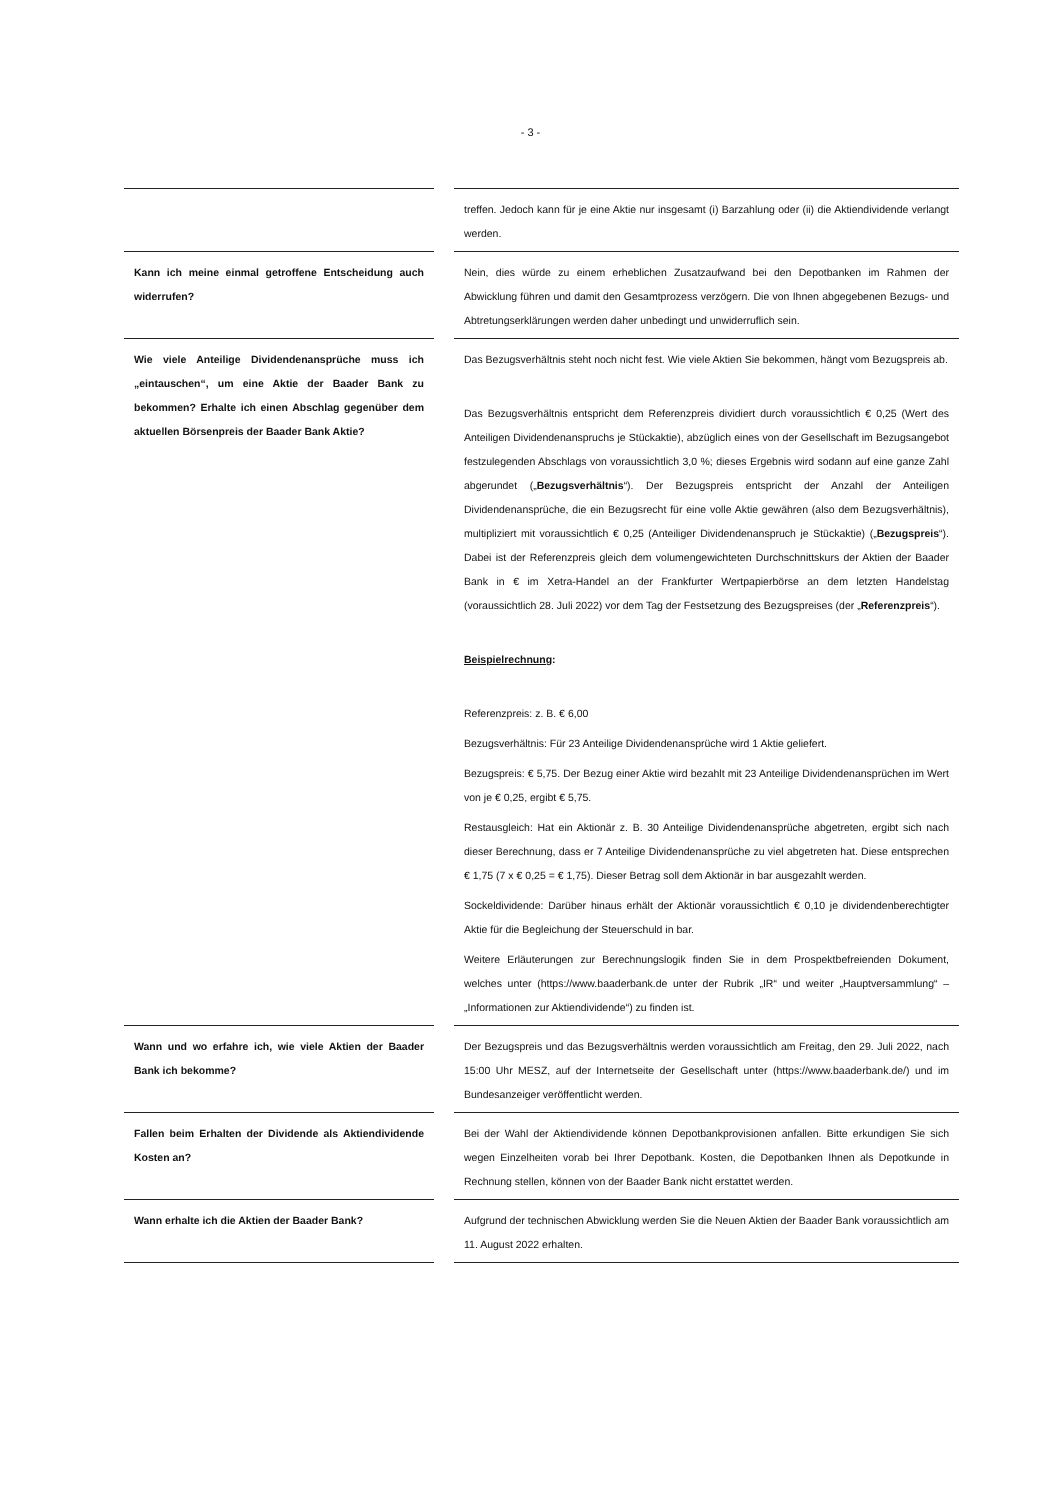- 3 -
| | | treffen. Jedoch kann für je eine Aktie nur insgesamt (i) Barzahlung oder (ii) die Aktiendividende verlangt werden. |
| Kann ich meine einmal getroffene Entscheidung auch widerrufen? | | Nein, dies würde zu einem erheblichen Zusatzaufwand bei den Depotbanken im Rahmen der Abwicklung führen und damit den Gesamtprozess verzögern. Die von Ihnen abgegebenen Bezugs- und Abtretungserklärungen werden daher unbedingt und unwiderruflich sein. |
| Wie viele Anteilige Dividendenansprüche muss ich „eintauschen“, um eine Aktie der Baader Bank zu bekommen? Erhalte ich einen Abschlag gegenüber dem aktuellen Börsenpreis der Baader Bank Aktie? | | Das Bezugsverhältnis steht noch nicht fest. Wie viele Aktien Sie bekommen, hängt vom Bezugspreis ab. Das Bezugsverhältnis entspricht dem Referenzpreis dividiert durch voraussichtlich € 0,25 (Wert des Anteiligen Dividendenanspruchs je Stückaktie), abzüglich eines von der Gesellschaft im Bezugsangebot festzulegenden Abschlags von voraussichtlich 3,0 %; dieses Ergebnis wird sodann auf eine ganze Zahl abgerundet („ Bezugsverhältnis “). Der Bezugspreis entspricht der Anzahl der Anteiligen Dividendenansprüche, die ein Bezugsrecht für eine volle Aktie gewähren (also dem Bezugsverhältnis), multipliziert mit voraussichtlich € 0,25 (Anteiliger Dividendenanspruch je Stückaktie) („ Bezugspreis “). Dabei ist der Referenzpreis gleich dem volumengewichteten Durchschnittskurs der Aktien der Baader Bank in € im Xetra-Handel an der Frankfurter Wertpapierbörse an dem letzten Handelstag (voraussichtlich 28. Juli 2022) vor dem Tag der Festsetzung des Bezugspreises (der „ Referenzpreis “). Beispielrechnung : Referenzpreis: z. B. € 6,00 Bezugsverhältnis: Für 23 Anteilige Dividendenansprüche wird 1 Aktie geliefert. Bezugspreis: € 5,75. Der Bezug einer Aktie wird bezahlt mit 23 Anteilige Dividendenansprüchen im Wert von je € 0,25, ergibt € 5,75. Restausgleich: Hat ein Aktionär z. B. 30 Anteilige Dividendenansprüche abgetreten, ergibt sich nach dieser Berechnung, dass er 7 Anteilige Dividendenansprüche zu viel abgetreten hat. Diese entsprechen € 1,75 (7 x € 0,25 = € 1,75). Dieser Betrag soll dem Aktionär in bar ausgezahlt werden. Sockeldividende: Darüber hinaus erhält der Aktionär voraussichtlich € 0,10 je dividendenberechtigter Aktie für die Begleichung der Steuerschuld in bar. Weitere Erläuterungen zur Berechnungslogik finden Sie in dem Prospektbefreienden Dokument, welches unter (https://www.baaderbank.de unter der Rubrik „IR“ und weiter „Hauptversammlung“ – „Informationen zur Aktiendividende“) zu finden ist. |
| Wann und wo erfahre ich, wie viele Aktien der Baader Bank ich bekomme? | | Der Bezugspreis und das Bezugsverhältnis werden voraussichtlich am Freitag, den 29. Juli 2022, nach 15:00 Uhr MESZ, auf der Internetseite der Gesellschaft unter (https://www.baaderbank.de/) und im Bundesanzeiger veröffentlicht werden. |
| Fallen beim Erhalten der Dividende als Aktiendividende Kosten an? | | Bei der Wahl der Aktiendividende können Depotbankprovisionen anfallen. Bitte erkundigen Sie sich wegen Einzelheiten vorab bei Ihrer Depotbank. Kosten, die Depotbanken Ihnen als Depotkunde in Rechnung stellen, können von der Baader Bank nicht erstattet werden. |
| Wann erhalte ich die Aktien der Baader Bank? | | Aufgrund der technischen Abwicklung werden Sie die Neuen Aktien der Baader Bank voraussichtlich am 11. August 2022 erhalten. |